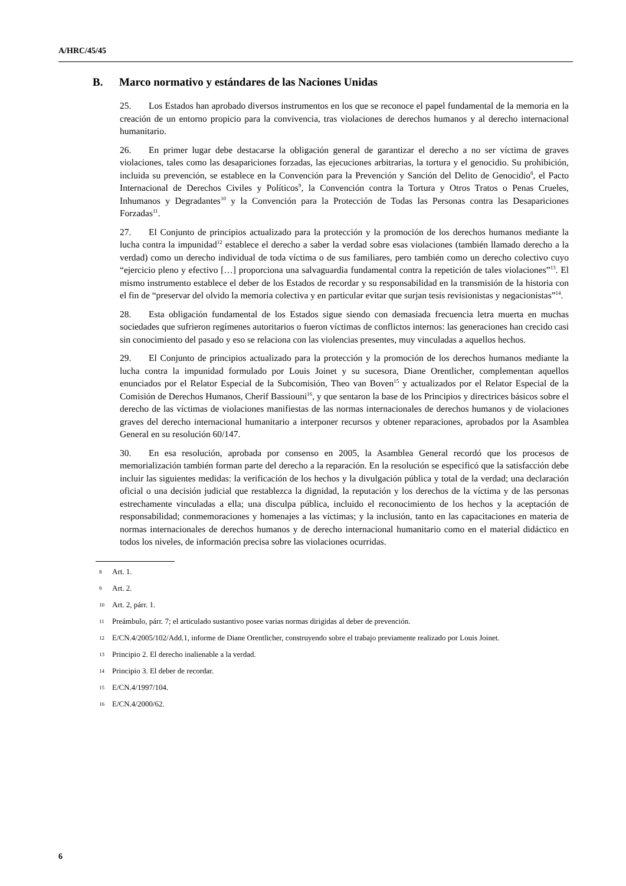A/HRC/45/45
B. Marco normativo y estándares de las Naciones Unidas
25. Los Estados han aprobado diversos instrumentos en los que se reconoce el papel fundamental de la memoria en la creación de un entorno propicio para la convivencia, tras violaciones de derechos humanos y al derecho internacional humanitario.
26. En primer lugar debe destacarse la obligación general de garantizar el derecho a no ser víctima de graves violaciones, tales como las desapariciones forzadas, las ejecuciones arbitrarias, la tortura y el genocidio. Su prohibición, incluida su prevención, se establece en la Convención para la Prevención y Sanción del Delito de Genocidio<sup>8</sup>, el Pacto Internacional de Derechos Civiles y Políticos<sup>9</sup>, la Convención contra la Tortura y Otros Tratos o Penas Crueles, Inhumanos y Degradantes<sup>10</sup> y la Convención para la Protección de Todas las Personas contra las Desapariciones Forzadas<sup>11</sup>.
27. El Conjunto de principios actualizado para la protección y la promoción de los derechos humanos mediante la lucha contra la impunidad<sup>12</sup> establece el derecho a saber la verdad sobre esas violaciones (también llamado derecho a la verdad) como un derecho individual de toda víctima o de sus familiares, pero también como un derecho colectivo cuyo “ejercicio pleno y efectivo […] proporciona una salvaguardia fundamental contra la repetición de tales violaciones”<sup>13</sup>. El mismo instrumento establece el deber de los Estados de recordar y su responsabilidad en la transmisión de la historia con el fin de “preservar del olvido la memoria colectiva y en particular evitar que surjan tesis revisionistas y negacionistas”<sup>14</sup>.
28. Esta obligación fundamental de los Estados sigue siendo con demasiada frecuencia letra muerta en muchas sociedades que sufrieron regímenes autoritarios o fueron víctimas de conflictos internos: las generaciones han crecido casi sin conocimiento del pasado y eso se relaciona con las violencias presentes, muy vinculadas a aquellos hechos.
29. El Conjunto de principios actualizado para la protección y la promoción de los derechos humanos mediante la lucha contra la impunidad formulado por Louis Joinet y su sucesora, Diane Orentlicher, complementan aquellos enunciados por el Relator Especial de la Subcomisión, Theo van Boven<sup>15</sup> y actualizados por el Relator Especial de la Comisión de Derechos Humanos, Cherif Bassiouni<sup>16</sup>, y que sentaron la base de los Principios y directrices básicos sobre el derecho de las víctimas de violaciones manifiestas de las normas internacionales de derechos humanos y de violaciones graves del derecho internacional humanitario a interponer recursos y obtener reparaciones, aprobados por la Asamblea General en su resolución 60/147.
30. En esa resolución, aprobada por consenso en 2005, la Asamblea General recordó que los procesos de memorialización también forman parte del derecho a la reparación. En la resolución se especificó que la satisfacción debe incluir las siguientes medidas: la verificación de los hechos y la divulgación pública y total de la verdad; una declaración oficial o una decisión judicial que restablezca la dignidad, la reputación y los derechos de la víctima y de las personas estrechamente vinculadas a ella; una disculpa pública, incluido el reconocimiento de los hechos y la aceptación de responsabilidad; conmemoraciones y homenajes a las víctimas; y la inclusión, tanto en las capacitaciones en materia de normas internacionales de derechos humanos y de derecho internacional humanitario como en el material didáctico en todos los niveles, de información precisa sobre las violaciones ocurridas.
8 Art. 1.
9 Art. 2.
10 Art. 2, párr. 1.
11 Preámbulo, párr. 7; el articulado sustantivo posee varias normas dirigidas al deber de prevención.
12 E/CN.4/2005/102/Add.1, informe de Diane Orentlicher, construyendo sobre el trabajo previamente realizado por Louis Joinet.
13 Principio 2. El derecho inalienable a la verdad.
14 Principio 3. El deber de recordar.
15 E/CN.4/1997/104.
16 E/CN.4/2000/62.
6